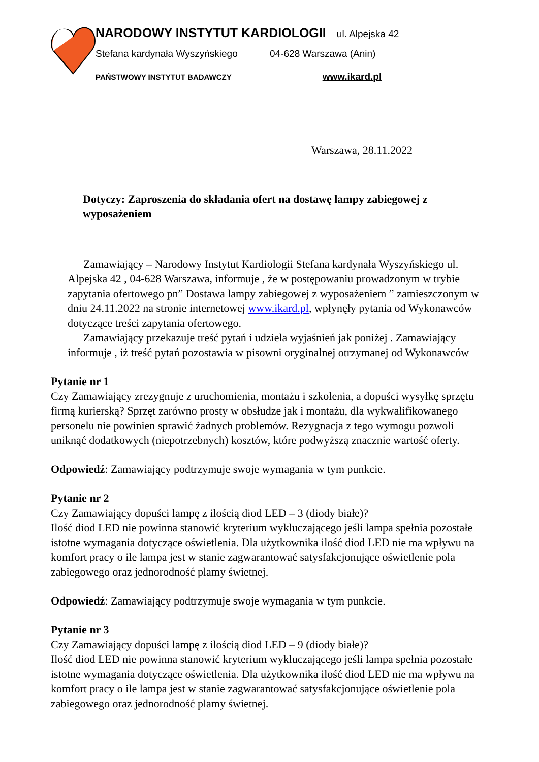NARODOWY INSTYTUT KARDIOLOGII ul. Alpejska 42
Stefana kardynała Wyszyńskiego 04-628 Warszawa (Anin)
PAŃSTWOWY INSTYTUT BADAWCZY www.ikard.pl
Warszawa, 28.11.2022
Dotyczy: Zaproszenia do składania ofert na dostawę lampy zabiegowej z wyposażeniem
Zamawiający – Narodowy Instytut Kardiologii Stefana kardynała Wyszyńskiego ul. Alpejska 42 , 04-628 Warszawa, informuje , że w postępowaniu prowadzonym w trybie zapytania ofertowego pn” Dostawa lampy zabiegowej z wyposażeniem ” zamieszczonym w dniu 24.11.2022 na stronie internetowej www.ikard.pl, wpłynęły pytania od Wykonawców dotyczące treści zapytania ofertowego.
Zamawiający przekazuje treść pytań i udziela wyjaśnień jak poniżej . Zamawiający informuje , iż treść pytań pozostawia w pisowni oryginalnej otrzymanej od Wykonawców
Pytanie nr 1
Czy Zamawiający zrezygnuje z uruchomienia, montażu i szkolenia, a dopuści wysyłkę sprzętu firmą kurierską? Sprzęt zarówno prosty w obsłudze jak i montażu, dla wykwalifikowanego personelu nie powinien sprawić żadnych problemów. Rezygnacja z tego wymogu pozwoli uniknąć dodatkowych (niepotrzebnych) kosztów, które podwyższą znacznie wartość oferty.
Odpowiedź: Zamawiający podtrzymuje swoje wymagania w tym punkcie.
Pytanie nr 2
Czy Zamawiający dopuści lampę z ilością diod LED – 3 (diody białe)?
Ilość diod LED nie powinna stanowić kryterium wykluczającego jeśli lampa spełnia pozostałe istotne wymagania dotyczące oświetlenia. Dla użytkownika ilość diod LED nie ma wpływu na komfort pracy o ile lampa jest w stanie zagwarantować satysfakcjonujące oświetlenie pola zabiegowego oraz jednorodność plamy świetnej.
Odpowiedź: Zamawiający podtrzymuje swoje wymagania w tym punkcie.
Pytanie nr 3
Czy Zamawiający dopuści lampę z ilością diod LED – 9 (diody białe)?
Ilość diod LED nie powinna stanowić kryterium wykluczającego jeśli lampa spełnia pozostałe istotne wymagania dotyczące oświetlenia. Dla użytkownika ilość diod LED nie ma wpływu na komfort pracy o ile lampa jest w stanie zagwarantować satysfakcjonujące oświetlenie pola zabiegowego oraz jednorodność plamy świetnej.